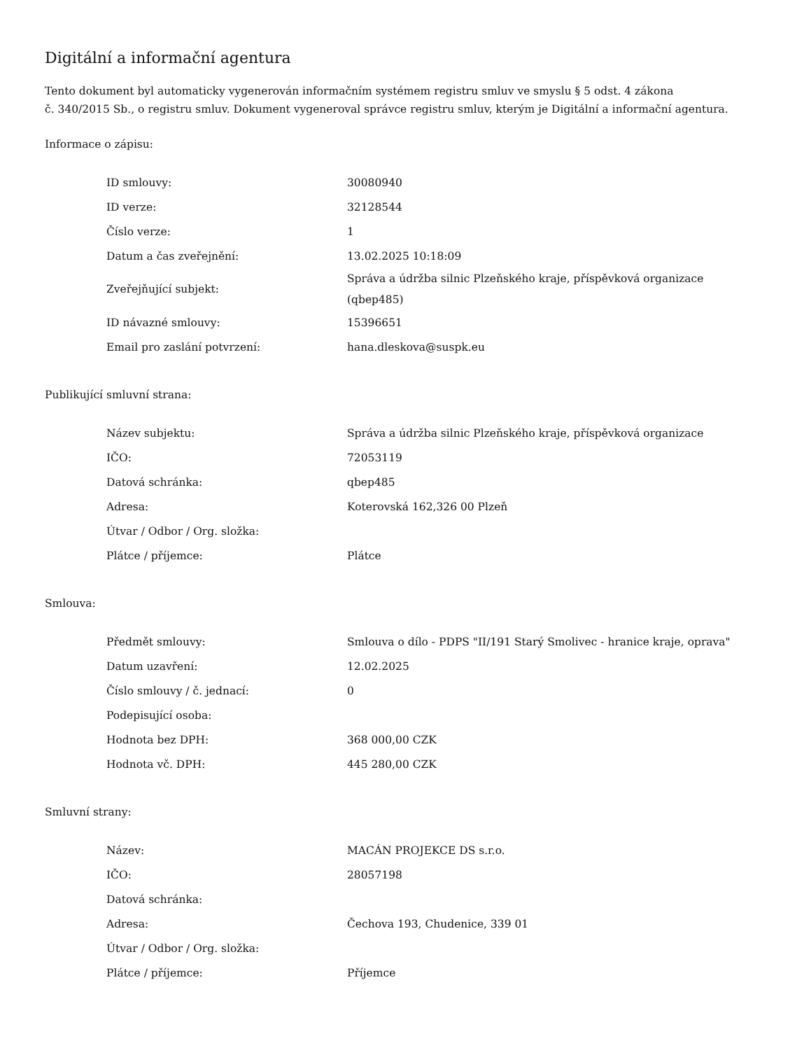Digitální a informační agentura
Tento dokument byl automaticky vygenerován informačním systémem registru smluv ve smyslu § 5 odst. 4 zákona
č. 340/2015 Sb., o registru smluv. Dokument vygeneroval správce registru smluv, kterým je Digitální a informační agentura.
Informace o zápisu:
| ID smlouvy: | 30080940 |
| ID verze: | 32128544 |
| Číslo verze: | 1 |
| Datum a čas zveřejnění: | 13.02.2025 10:18:09 |
| Zveřejňující subjekt: | Správa a údržba silnic Plzeňského kraje, příspěvková organizace (qbep485) |
| ID návazné smlouvy: | 15396651 |
| Email pro zaslání potvrzení: | hana.dleskova@suspk.eu |
Publikující smluvní strana:
| Název subjektu: | Správa a údržba silnic Plzeňského kraje, příspěvková organizace |
| IČO: | 72053119 |
| Datová schránka: | qbep485 |
| Adresa: | Koterovská 162,326 00 Plzeň |
| Útvar / Odbor / Org. složka: | |
| Plátce / příjemce: | Plátce |
Smlouva:
| Předmět smlouvy: | Smlouva o dílo - PDPS "II/191 Starý Smolivec - hranice kraje, oprava" |
| Datum uzavření: | 12.02.2025 |
| Číslo smlouvy / č. jednací: | 0 |
| Podepisující osoba: | |
| Hodnota bez DPH: | 368 000,00 CZK |
| Hodnota vč. DPH: | 445 280,00 CZK |
Smluvní strany:
| Název: | MACÁN PROJEKCE DS s.r.o. |
| IČO: | 28057198 |
| Datová schránka: | |
| Adresa: | Čechova 193, Chudenice, 339 01 |
| Útvar / Odbor / Org. složka: | |
| Plátce / příjemce: | Příjemce |